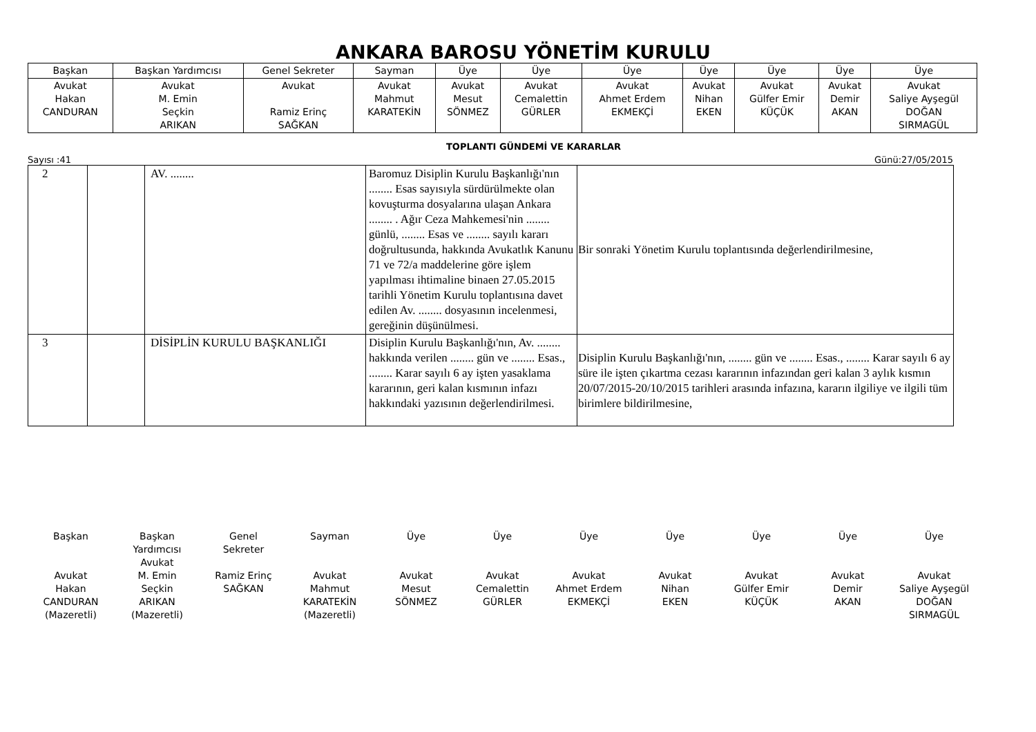ANKARA BAROSU YÖNETİM KURULU
| Başkan | Başkan Yardımcısı | Genel Sekreter | Sayman | Üye | Üye | Üye | Üye | Üye | Üye | Üye |
| Avukat Hakan CANDURAN | Avukat M. Emin Seçkin ARIKAN | Avukat Ramiz Erinç SAĞKAN | Avukat Mahmut KARATEKİN | Avukat Mesut SÖNMEZ | Avukat Cemalettin GÜRLER | Avukat Ahmet Erdem EKMEKÇİ | Avukat Nihan EKEN | Avukat Gülfer Emir KÜÇÜK | Avukat Demir AKAN | Avukat Saliye Ayşegül DOĞAN SIRMAGÜL |
TOPLANTI GÜNDEMİ VE KARARLAR
Sayısı :41 Günü:27/05/2015
| 2 | | AV. ........ | Baromuz Disiplin Kurulu Başkanlığı'nın ........ Esas sayısıyla sürdürülmekte olan kovuşturma dosyalarına ulaşan Ankara ........ . Ağır Ceza Mahkemesi'nin ........ günlü, ........ Esas ve ........ sayılı kararı doğrultusunda, hakkında Avukatlık Kanunu 71 ve 72/a maddelerine göre işlem yapılması ihtimaline binaen 27.05.2015 tarihli Yönetim Kurulu toplantısına davet edilen Av. ........ dosyasının incelenmesi, gereğinin düşünülmesi. | Bir sonraki Yönetim Kurulu toplantısında değerlendirilmesine, |
| 3 | | DİSİPLİN KURULU BAŞKANLIĞI | Disiplin Kurulu Başkanlığı'nın, Av. ........ hakkında verilen ........ gün ve ........ Esas., ........ Karar sayılı 6 ay işten yasaklama kararının, geri kalan kısmının infazı hakkındaki yazısının değerlendirilmesi. | Disiplin Kurulu Başkanlığı'nın, ........ gün ve ........ Esas., ........ Karar sayılı 6 ay süre ile işten çıkartma cezası kararının infazından geri kalan 3 aylık kısmın 20/07/2015-20/10/2015 tarihleri arasında infazına, kararın ilgiliye ve ilgili tüm birimlere bildirilmesine, |
Başkan
Avukat
Hakan
CANDURAN
(Mazeretli)
Başkan
Yardımcısı
Avukat
M. Emin
Seçkin
ARIKAN
(Mazeretli)
Genel
Sekreter
Ramiz Erinç
SAĞKAN
Sayman
Avukat
Mahmut
KARATEKİN
(Mazeretli)
Üye
Avukat
Mesut
SÖNMEZ
Üye
Avukat
Cemalettin
GÜRLER
Üye
Avukat
Ahmet Erdem
EKMEKÇİ
Üye
Avukat
Nihan
EKEN
Üye
Avukat
Gülfer Emir
KÜÇÜK
Üye
Avukat
Demir
AKAN
Üye
Avukat
Saliye Ayşegül
DOĞAN
SIRMAGÜL